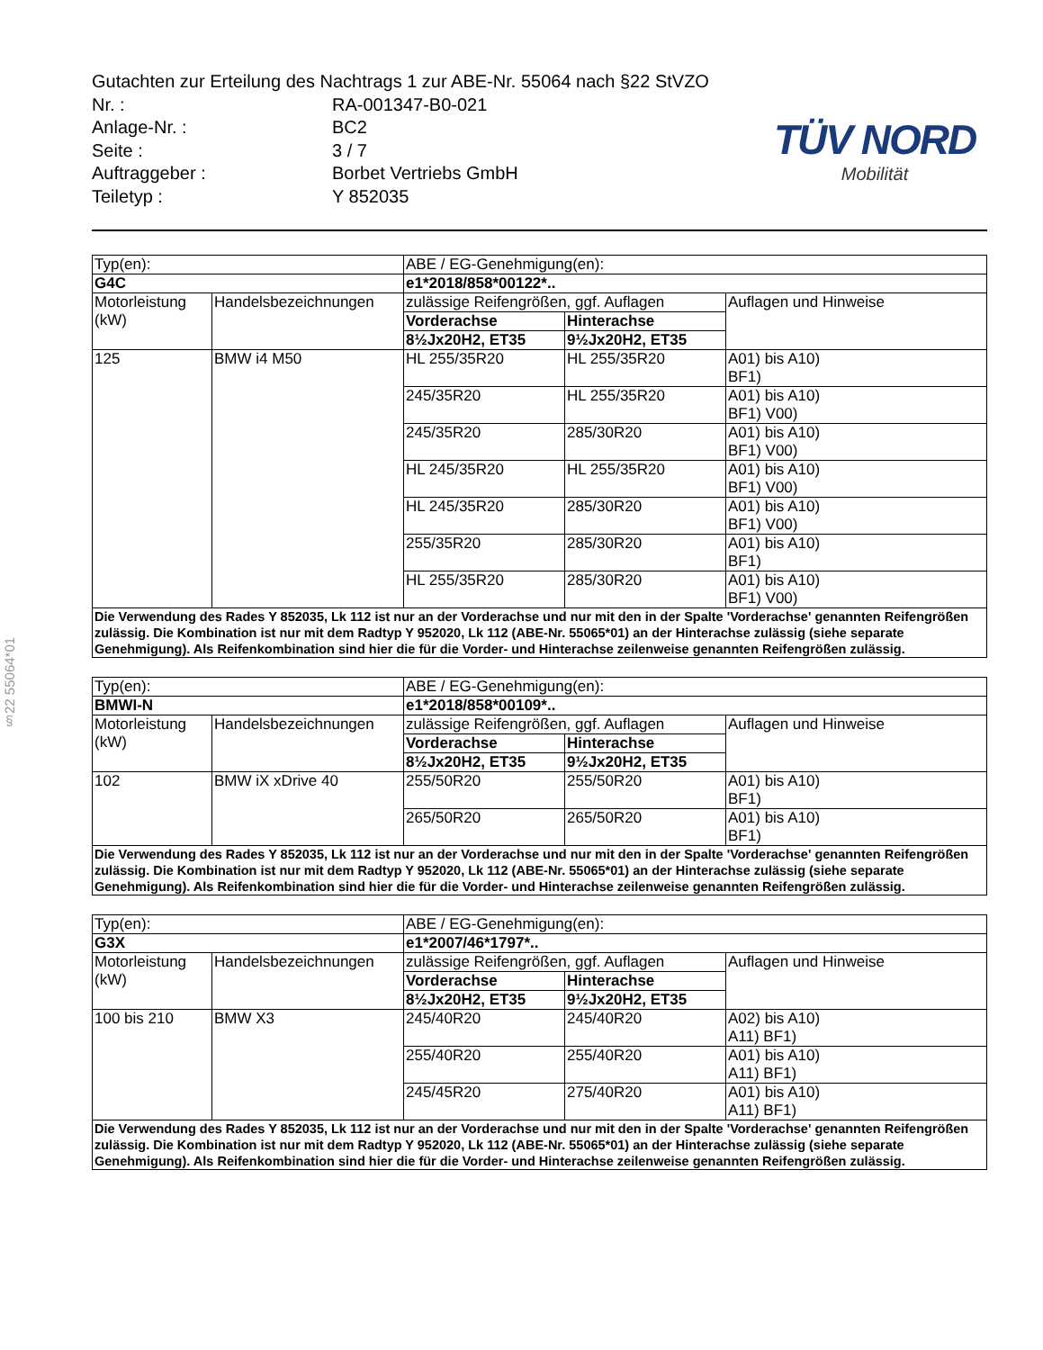§22 55064*01
Gutachten zur Erteilung des Nachtrags 1 zur ABE-Nr. 55064 nach §22 StVZO
| Nr. : | RA-001347-B0-021 |
| Anlage-Nr. : | BC2 |
| Seite : | 3 / 7 |
| Auftraggeber : | Borbet Vertriebs GmbH |
| Teiletyp : | Y 852035 |
TÜV NORD
Mobilität
| Typ(en): | | ABE / EG-Genehmigung(en): | | |
| G4C | | e1*2018/858*00122*.. | | |
| Motorleistung (kW) | Handelsbezeichnungen | zulässige Reifengrößen, ggf. Auflagen | | Auflagen und Hinweise |
| | | Vorderachse | Hinterachse | |
| | | 8½Jx20H2, ET35 | 9½Jx20H2, ET35 | |
| 125 | BMW i4 M50 | HL 255/35R20 | HL 255/35R20 | A01) bis A10) BF1) |
| | | 245/35R20 | HL 255/35R20 | A01) bis A10) BF1) V00) |
| | | 245/35R20 | 285/30R20 | A01) bis A10) BF1) V00) |
| | | HL 245/35R20 | HL 255/35R20 | A01) bis A10) BF1) V00) |
| | | HL 245/35R20 | 285/30R20 | A01) bis A10) BF1) V00) |
| | | 255/35R20 | 285/30R20 | A01) bis A10) BF1) |
| | | HL 255/35R20 | 285/30R20 | A01) bis A10) BF1) V00) |
| Die Verwendung des Rades Y 852035, Lk 112 ist nur an der Vorderachse und nur mit den in der Spalte 'Vorderachse' genannten Reifengrößen zulässig. Die Kombination ist nur mit dem Radtyp Y 952020, Lk 112 (ABE-Nr. 55065*01) an der Hinterachse zulässig (siehe separate Genehmigung). Als Reifenkombination sind hier die für die Vorder- und Hinterachse zeilenweise genannten Reifengrößen zulässig. | | | | |
| Typ(en): | | ABE / EG-Genehmigung(en): | | |
| BMWI-N | | e1*2018/858*00109*.. | | |
| Motorleistung (kW) | Handelsbezeichnungen | zulässige Reifengrößen, ggf. Auflagen | | Auflagen und Hinweise |
| | | Vorderachse | Hinterachse | |
| | | 8½Jx20H2, ET35 | 9½Jx20H2, ET35 | |
| 102 | BMW iX xDrive 40 | 255/50R20 | 255/50R20 | A01) bis A10) BF1) |
| | | 265/50R20 | 265/50R20 | A01) bis A10) BF1) |
| Die Verwendung des Rades Y 852035, Lk 112 ist nur an der Vorderachse und nur mit den in der Spalte 'Vorderachse' genannten Reifengrößen zulässig. Die Kombination ist nur mit dem Radtyp Y 952020, Lk 112 (ABE-Nr. 55065*01) an der Hinterachse zulässig (siehe separate Genehmigung). Als Reifenkombination sind hier die für die Vorder- und Hinterachse zeilenweise genannten Reifengrößen zulässig. | | | | |
| Typ(en): | | ABE / EG-Genehmigung(en): | | |
| G3X | | e1*2007/46*1797*.. | | |
| Motorleistung (kW) | Handelsbezeichnungen | zulässige Reifengrößen, ggf. Auflagen | | Auflagen und Hinweise |
| | | Vorderachse | Hinterachse | |
| | | 8½Jx20H2, ET35 | 9½Jx20H2, ET35 | |
| 100 bis 210 | BMW X3 | 245/40R20 | 245/40R20 | A02) bis A10) A11) BF1) |
| | | 255/40R20 | 255/40R20 | A01) bis A10) A11) BF1) |
| | | 245/45R20 | 275/40R20 | A01) bis A10) A11) BF1) |
| Die Verwendung des Rades Y 852035, Lk 112 ist nur an der Vorderachse und nur mit den in der Spalte 'Vorderachse' genannten Reifengrößen zulässig. Die Kombination ist nur mit dem Radtyp Y 952020, Lk 112 (ABE-Nr. 55065*01) an der Hinterachse zulässig (siehe separate Genehmigung). Als Reifenkombination sind hier die für die Vorder- und Hinterachse zeilenweise genannten Reifengrößen zulässig. | | | | |